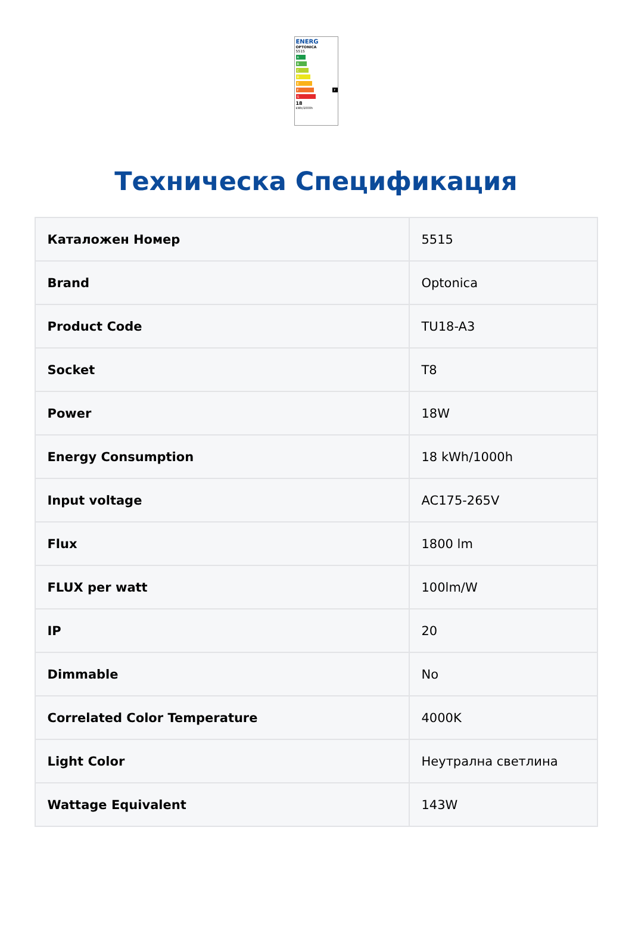ENERG
OPTONICA
5515
A
B
C
D
E
F F
G
18
kWh/1000h
Техническа Спецификация
| Каталожен Номер | 5515 |
| Brand | Optonica |
| Product Code | TU18-A3 |
| Socket | T8 |
| Power | 18W |
| Energy Consumption | 18 kWh/1000h |
| Input voltage | AC175-265V |
| Flux | 1800 lm |
| FLUX per watt | 100lm/W |
| IP | 20 |
| Dimmable | No |
| Correlated Color Temperature | 4000K |
| Light Color | Неутрална светлина |
| Wattage Equivalent | 143W |